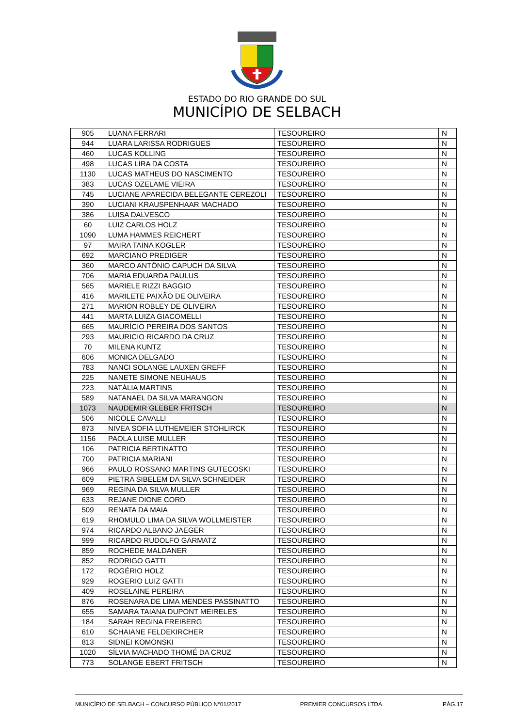ESTADO DO RIO GRANDE DO SUL
MUNICÍPIO DE SELBACH
| 905 | LUANA FERRARI | TESOUREIRO | N |
| 944 | LUARA LARISSA RODRIGUES | TESOUREIRO | N |
| 460 | LUCAS KOLLING | TESOUREIRO | N |
| 498 | LUCAS LIRA DA COSTA | TESOUREIRO | N |
| 1130 | LUCAS MATHEUS DO NASCIMENTO | TESOUREIRO | N |
| 383 | LUCAS OZELAME VIEIRA | TESOUREIRO | N |
| 745 | LUCIANE APARECIDA BELEGANTE CEREZOLI | TESOUREIRO | N |
| 390 | LUCIANI KRAUSPENHAAR MACHADO | TESOUREIRO | N |
| 386 | LUISA DALVESCO | TESOUREIRO | N |
| 60 | LUIZ CARLOS HOLZ | TESOUREIRO | N |
| 1090 | LUMA HAMMES REICHERT | TESOUREIRO | N |
| 97 | MAIRA TAINA KOGLER | TESOUREIRO | N |
| 692 | MARCIANO PREDIGER | TESOUREIRO | N |
| 360 | MARCO ANTÔNIO CAPUCH DA SILVA | TESOUREIRO | N |
| 706 | MARIA EDUARDA PAULUS | TESOUREIRO | N |
| 565 | MARIELE RIZZI BAGGIO | TESOUREIRO | N |
| 416 | MARILETE PAIXÃO DE OLIVEIRA | TESOUREIRO | N |
| 271 | MARION ROBLEY DE OLIVEIRA | TESOUREIRO | N |
| 441 | MARTA LUIZA GIACOMELLI | TESOUREIRO | N |
| 665 | MAURÍCIO PEREIRA DOS SANTOS | TESOUREIRO | N |
| 293 | MAURICIO RICARDO DA CRUZ | TESOUREIRO | N |
| 70 | MILENA KUNTZ | TESOUREIRO | N |
| 606 | MONICA DELGADO | TESOUREIRO | N |
| 783 | NANCI SOLANGE LAUXEN GREFF | TESOUREIRO | N |
| 225 | NANETE SIMONE NEUHAUS | TESOUREIRO | N |
| 223 | NATÁLIA MARTINS | TESOUREIRO | N |
| 589 | NATANAEL DA SILVA MARANGON | TESOUREIRO | N |
| 1073 | NAUDEMIR GLEBER FRITSCH | TESOUREIRO | N |
| 506 | NICOLE CAVALLI | TESOUREIRO | N |
| 873 | NIVEA SOFIA LUTHEMEIER STOHLIRCK | TESOUREIRO | N |
| 1156 | PAOLA LUISE MULLER | TESOUREIRO | N |
| 106 | PATRICIA BERTINATTO | TESOUREIRO | N |
| 700 | PATRICIA MARIANI | TESOUREIRO | N |
| 966 | PAULO ROSSANO MARTINS GUTECOSKI | TESOUREIRO | N |
| 609 | PIETRA SIBELEM DA SILVA SCHNEIDER | TESOUREIRO | N |
| 969 | REGINA DA SILVA MULLER | TESOUREIRO | N |
| 633 | REJANE DIONE CORD | TESOUREIRO | N |
| 509 | RENATA DA MAIA | TESOUREIRO | N |
| 619 | RHOMULO LIMA DA SILVA WOLLMEISTER | TESOUREIRO | N |
| 974 | RICARDO ALBANO JAEGER | TESOUREIRO | N |
| 999 | RICARDO RUDOLFO GARMATZ | TESOUREIRO | N |
| 859 | ROCHEDE MALDANER | TESOUREIRO | N |
| 852 | RODRIGO GATTI | TESOUREIRO | N |
| 172 | ROGÉRIO HOLZ | TESOUREIRO | N |
| 929 | ROGERIO LUIZ GATTI | TESOUREIRO | N |
| 409 | ROSELAINE PEREIRA | TESOUREIRO | N |
| 876 | ROSENARA DE LIMA MENDES PASSINATTO | TESOUREIRO | N |
| 655 | SAMARA TAIANA DUPONT MEIRELES | TESOUREIRO | N |
| 184 | SARAH REGINA FREIBERG | TESOUREIRO | N |
| 610 | SCHAIANE FELDEKIRCHER | TESOUREIRO | N |
| 813 | SIDNEI KOMONSKI | TESOUREIRO | N |
| 1020 | SÍLVIA MACHADO THOMÉ DA CRUZ | TESOUREIRO | N |
| 773 | SOLANGE EBERT FRITSCH | TESOUREIRO | N |
MUNICÍPIO DE SELBACH – CONCURSO PÚBLICO N°01/2017 PREMIER CONCURSOS LTDA. PÁG.17